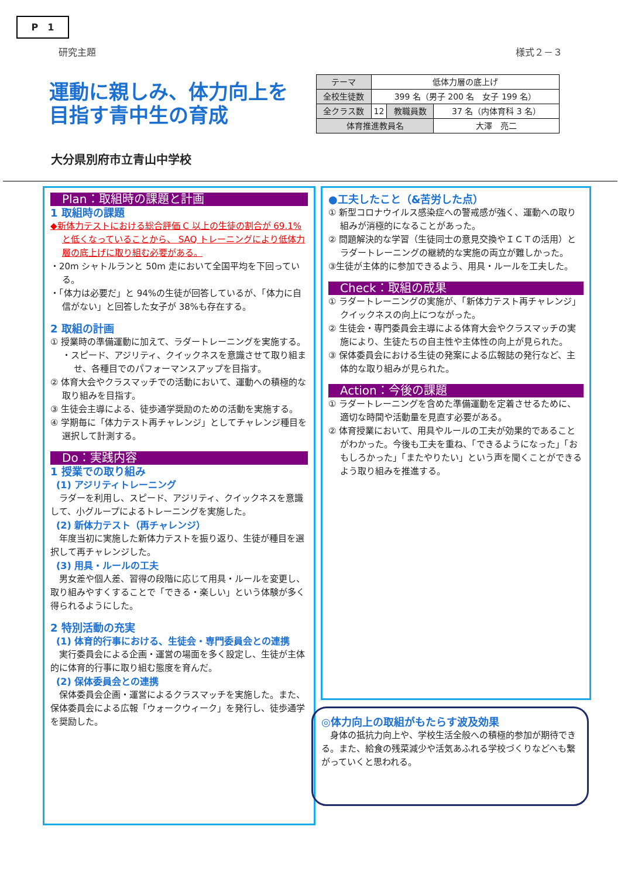P　1
研究主題 様式２－３
運動に親しみ、体力向上を
目指す青中生の育成
| テーマ | 低体力層の底上げ | | |
| 全校生徒数 | 399 名（男子 200 名 女子 199 名） | | |
| 全クラス数 | 12 | 教職員数 | 37 名（内体育科 3 名） |
| 体育推進教員名 | | | 大澤 亮二 |
大分県別府市立青山中学校
Plan：取組時の課題と計画
1 取組時の課題
◆新体力テストにおける総合評価 C 以上の生徒の割合が 69.1%と低くなっていることから、 SAQ トレーニングにより低体力層の底上げに取り組む必要がある。
・20m シャトルランと 50m 走において全国平均を下回っている。
・「体力は必要だ」と 94%の生徒が回答しているが、「体力に自信がない」と回答した女子が 38%も存在する。
2 取組の計画
① 授業時の準備運動に加えて、ラダートレーニングを実施する。
・スピード、アジリティ、クイックネスを意識させて取り組ませ、各種目でのパフォーマンスアップを目指す。
② 体育大会やクラスマッチでの活動において、運動への積極的な取り組みを目指す。
③ 生徒会主導による、徒歩通学奨励のための活動を実施する。
④ 学期毎に「体力テスト再チャレンジ」としてチャレンジ種目を選択して計測する。
Do：実践内容
1 授業での取り組み
(1) アジリティトレーニング
　ラダーを利用し、スピード、アジリティ、クイックネスを意識して、小グループによるトレーニングを実施した。
(2) 新体力テスト（再チャレンジ）
　年度当初に実施した新体力テストを振り返り、生徒が種目を選択して再チャレンジした。
(3) 用具・ルールの工夫
　男女差や個人差、習得の段階に応じて用具・ルールを変更し、取り組みやすくすることで「できる・楽しい」という体験が多く得られるようにした。
2 特別活動の充実
(1) 体育的行事における、生徒会・専門委員会との連携
　実行委員会による企画・運営の場面を多く設定し、生徒が主体的に体育的行事に取り組む態度を育んだ。
(2) 保体委員会との連携
　保体委員会企画・運営によるクラスマッチを実施した。また、保体委員会による広報「ウォークウィーク」を発行し、徒歩通学を奨励した。
●工夫したこと（&苦労した点）
① 新型コロナウイルス感染症への警戒感が強く、運動への取り組みが消極的になることがあった。
② 問題解決的な学習（生徒同士の意見交換やＩＣＴの活用）とラダートレーニングの継続的な実施の両立が難しかった。
③生徒が主体的に参加できるよう、用具・ルールを工夫した。
Check：取組の成果
① ラダートレーニングの実施が、「新体力テスト再チャレンジ」クイックネスの向上につながった。
② 生徒会・専門委員会主導による体育大会やクラスマッチの実施により、生徒たちの自主性や主体性の向上が見られた。
③ 保体委員会における生徒の発案による広報誌の発行など、主体的な取り組みが見られた。
Action：今後の課題
① ラダートレーニングを含めた準備運動を定着させるために、適切な時間や活動量を見直す必要がある。
② 体育授業において、用具やルールの工夫が効果的であることがわかった。今後も工夫を重ね、「できるようになった」「おもしろかった」「またやりたい」という声を聞くことができるよう取り組みを推進する。
◎体力向上の取組がもたらす波及効果
　身体の抵抗力向上や、学校生活全般への積極的参加が期待できる。また、給食の残菜減少や活気あふれる学校づくりなどへも繋がっていくと思われる。